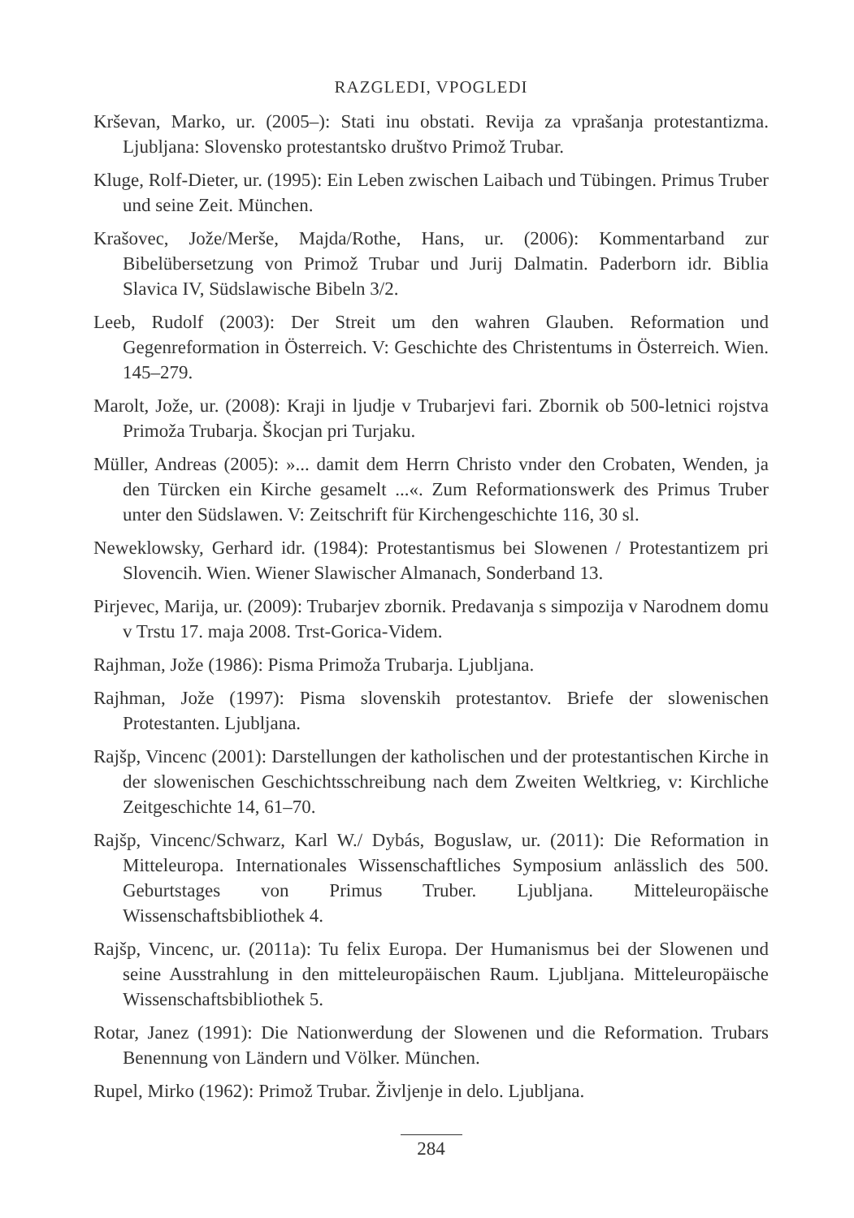RAZGLEDI, VPOGLEDI
Krševan, Marko, ur. (2005–): Stati inu obstati. Revija za vprašanja protestantizma. Ljubljana: Slovensko protestantsko društvo Primož Trubar.
Kluge, Rolf-Dieter, ur. (1995): Ein Leben zwischen Laibach und Tübingen. Primus Truber und seine Zeit. München.
Krašovec, Jože/Merše, Majda/Rothe, Hans, ur. (2006): Kommentarband zur Bibelübersetzung von Primož Trubar und Jurij Dalmatin. Paderborn idr. Biblia Slavica IV, Südslawische Bibeln 3/2.
Leeb, Rudolf (2003): Der Streit um den wahren Glauben. Reformation und Gegenreformation in Österreich. V: Geschichte des Christentums in Österreich. Wien. 145–279.
Marolt, Jože, ur. (2008): Kraji in ljudje v Trubarjevi fari. Zbornik ob 500-letnici rojstva Primoža Trubarja. Škocjan pri Turjaku.
Müller, Andreas (2005): »... damit dem Herrn Christo vnder den Crobaten, Wenden, ja den Türcken ein Kirche gesamelt ...«. Zum Reformationswerk des Primus Truber unter den Südslawen. V: Zeitschrift für Kirchengeschichte 116, 30 sl.
Neweklowsky, Gerhard idr. (1984): Protestantismus bei Slowenen / Protestantizem pri Slovencih. Wien. Wiener Slawischer Almanach, Sonderband 13.
Pirjevec, Marija, ur. (2009): Trubarjev zbornik. Predavanja s simpozija v Narodnem domu v Trstu 17. maja 2008. Trst-Gorica-Videm.
Rajhman, Jože (1986): Pisma Primoža Trubarja. Ljubljana.
Rajhman, Jože (1997): Pisma slovenskih protestantov. Briefe der slowenischen Protestanten. Ljubljana.
Rajšp, Vincenc (2001): Darstellungen der katholischen und der protestantischen Kirche in der slowenischen Geschichtsschreibung nach dem Zweiten Weltkrieg, v: Kirchliche Zeitgeschichte 14, 61–70.
Rajšp, Vincenc/Schwarz, Karl W./ Dybás, Boguslaw, ur. (2011): Die Reformation in Mitteleuropa. Internationales Wissenschaftliches Symposium anlässlich des 500. Geburtstages von Primus Truber. Ljubljana. Mitteleuropäische Wissenschaftsbibliothek 4.
Rajšp, Vincenc, ur. (2011a): Tu felix Europa. Der Humanismus bei der Slowenen und seine Ausstrahlung in den mitteleuropäischen Raum. Ljubljana. Mitteleuropäische Wissenschaftsbibliothek 5.
Rotar, Janez (1991): Die Nationwerdung der Slowenen und die Reformation. Trubars Benennung von Ländern und Völker. München.
Rupel, Mirko (1962): Primož Trubar. Življenje in delo. Ljubljana.
284